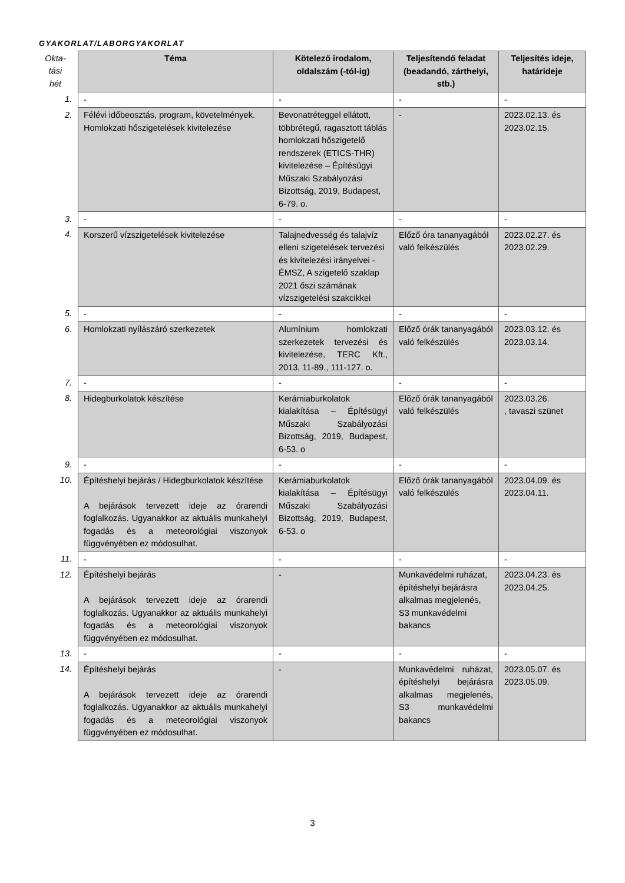GYAKORLAT/LABORGYAKORLAT
| Okta- tási hét | Téma | Kötelező irodalom, oldalszám (-tól-ig) | Teljesítendő feladat (beadandó, zárthelyi, stb.) | Teljesítés ideje, határideje |
| 1. | - | - | - | - |
| 2. | Félévi időbeosztás, program, követelmények. Homlokzati hőszigetelések kivitelezése | Bevonatréteggel ellátott, többrétegű, ragasztott táblás homlokzati hőszigetelő rendszerek (ETICS-THR) kivitelezése – Építésügyi Műszaki Szabályozási Bizottság, 2019, Budapest, 6-79. o. | - | 2023.02.13. és 2023.02.15. |
| 3. | - | - | - | - |
| 4. | Korszerű vízszigetelések kivitelezése | Talajnedvesség és talajvíz elleni szigetelések tervezési és kivitelezési irányelvei - ÉMSZ, A szigetelő szaklap 2021 őszi számának vízszigetelési szakcikkei | Előző óra tananyagából való felkészülés | 2023.02.27. és 2023.02.29. |
| 5. | - | - | - | - |
| 6. | Homlokzati nyílászáró szerkezetek | Alumínium homlokzati szerkezetek tervezési és kivitelezése, TERC Kft., 2013, 11-89., 111-127. o. | Előző órák tananyagából való felkészülés | 2023.03.12. és 2023.03.14. |
| 7. | - | - | - | - |
| 8. | Hidegburkolatok készítése | Kerámiaburkolatok kialakítása – Építésügyi Műszaki Szabályozási Bizottság, 2019, Budapest, 6-53. o | Előző órák tananyagából való felkészülés | 2023.03.26. , tavaszi szünet |
| 9. | - | - | - | - |
| 10. | Építéshelyi bejárás / Hidegburkolatok készítése A bejárások tervezett ideje az órarendi foglalkozás. Ugyanakkor az aktuális munkahelyi fogadás és a meteorológiai viszonyok függvényében ez módosulhat. | Kerámiaburkolatok kialakítása – Építésügyi Műszaki Szabályozási Bizottság, 2019, Budapest, 6-53. o | Előző órák tananyagából való felkészülés | 2023.04.09. és 2023.04.11. |
| 11. | - | - | - | - |
| 12. | Építéshelyi bejárás A bejárások tervezett ideje az órarendi foglalkozás. Ugyanakkor az aktuális munkahelyi fogadás és a meteorológiai viszonyok függvényében ez módosulhat. | - | Munkavédelmi ruházat, építéshelyi bejárásra alkalmas megjelenés, S3 munkavédelmi bakancs | 2023.04.23. és 2023.04.25. |
| 13. | - | - | - | - |
| 14. | Építéshelyi bejárás A bejárások tervezett ideje az órarendi foglalkozás. Ugyanakkor az aktuális munkahelyi fogadás és a meteorológiai viszonyok függvényében ez módosulhat. | - | Munkavédelmi ruházat, építéshelyi bejárásra alkalmas megjelenés, S3 munkavédelmi bakancs | 2023.05.07. és 2023.05.09. |
3